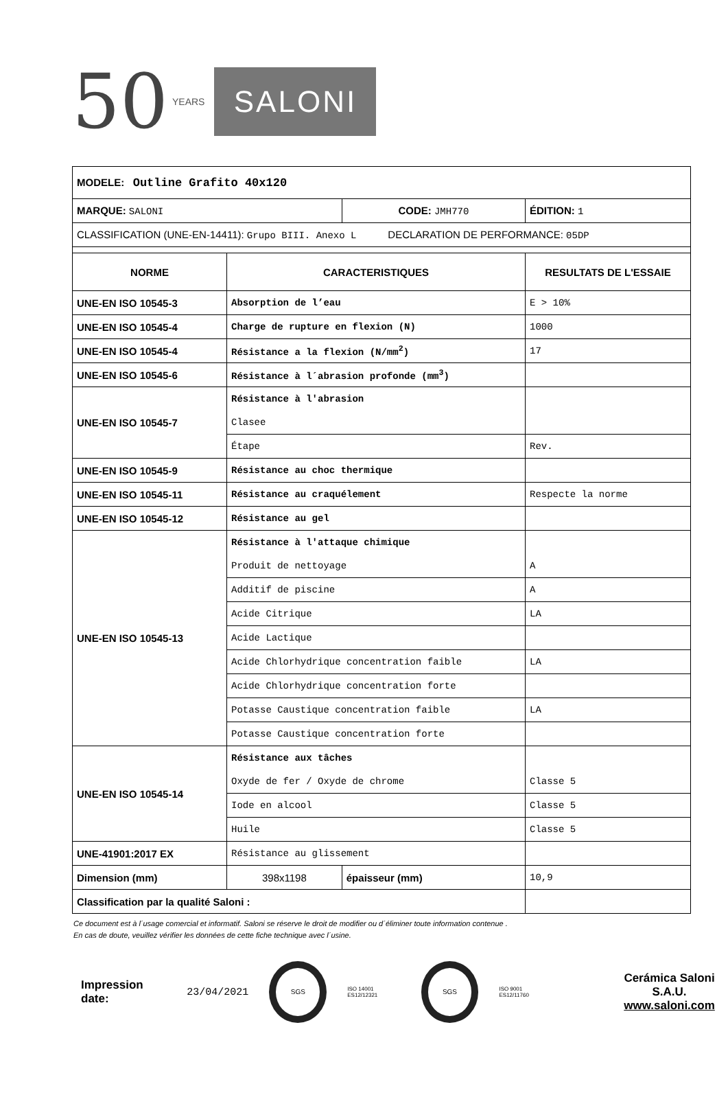50 YEARS SALONI
| MODELE: Outline Grafito 40x120 | | | |
| MARQUE: SALONI | | CODE: JMH770 | ÉDITION: 1 |
| CLASSIFICATION (UNE-EN-14411): Grupo BIII. Anexo L DECLARATION DE PERFORMANCE: 05DP | | | |
| NORME | CARACTERISTIQUES | | RESULTATS DE L'ESSAIE |
| UNE-EN ISO 10545-3 | Absorption de l’eau | | E > 10% |
| UNE-EN ISO 10545-4 | Charge de rupture en flexion (N) | | 1000 |
| UNE-EN ISO 10545-4 | Résistance a la flexion (N/mm<sup>2</sup>) | | 17 |
| UNE-EN ISO 10545-6 | Résistance à l´abrasion profonde (mm<sup>3</sup>) | | |
| UNE-EN ISO 10545-7 | Résistance à l'abrasion | | |
| | Clasee | | |
| | Étape | | Rev. |
| UNE-EN ISO 10545-9 | Résistance au choc thermique | | |
| UNE-EN ISO 10545-11 | Résistance au craquélement | | Respecte la norme |
| UNE-EN ISO 10545-12 | Résistance au gel | | |
| UNE-EN ISO 10545-13 | Résistance à l'attaque chimique | | |
| | Produit de nettoyage | | A |
| | Additif de piscine | | A |
| | Acide Citrique | | LA |
| | Acide Lactique | | |
| | Acide Chlorhydrique concentration faible | | LA |
| | Acide Chlorhydrique concentration forte | | |
| | Potasse Caustique concentration faible | | LA |
| | Potasse Caustique concentration forte | | |
| UNE-EN ISO 10545-14 | Résistance aux tâches | | |
| | Oxyde de fer / Oxyde de chrome | | Classe 5 |
| | Iode en alcool | | Classe 5 |
| | Huile | | Classe 5 |
| UNE-41901:2017 EX | Résistance au glissement | | |
| Dimension (mm) | 398x1198 | épaisseur (mm) | 10,9 |
| Classification par la qualité Saloni : | | | |
Ce document est à l´usage comercial et informatif. Saloni se réserve le droit de modifier ou d´éliminer toute information contenue .
En cas de doute, veuillez vérifier les données de cette fiche technique avec l´usine.
Impression date: 23/04/2021
SGS
ISO 14001 ES12/12321
SGS
ISO 9001 ES12/11760
Cerámica Saloni S.A.U.
www.saloni.com